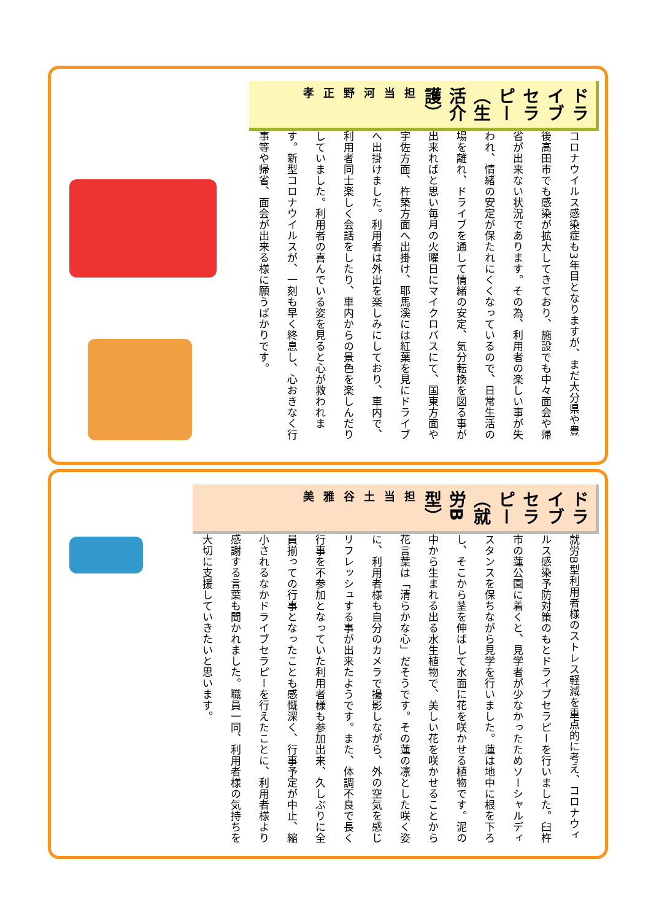ドライブセラピー（生活介護）担当 河野 正孝
コロナウイルス感染症も3年目となりますが、まだ大分県や豊後高田市でも感染が拡大してきており、施設でも中々面会や帰省が出来ない状況であります。その為、利用者の楽しい事が失われ、情緒の安定が保たれにくくなっているので、日常生活の場を離れ、ドライブを通して情緒の安定、気分転換を図る事が出来ればと思い毎月の火曜日にマイクロバスにて、国東方面や宇佐方面、杵築方面へ出掛け、耶馬溪には紅葉を見にドライブへ出掛けました。利用者は外出を楽しみにしており、車内で、利用者同士楽しく会話をしたり、車内からの景色を楽しんだりしていました。利用者の喜んでいる姿を見ると心が救われます。新型コロナウイルスが、一刻も早く終息し、心おきなく行事等や帰省、面会が出来る様に願うばかりです。
ドライブセラピー（就労B型）担当 土谷 雅美
就労B型利用者様のストレス軽減を重点的に考え、コロナウィルス感染予防対策のもとドライブセラピーを行いました。臼杵市の蓮公園に着くと、見学者が少なかったためソーシャルディスタンスを保ちながら見学を行いました。蓮は地中に根を下ろし、そこから茎を伸ばして水面に花を咲かせる植物です。泥の中から生まれる出る水生植物で、美しい花を咲かせることから花言葉は「清らかな心」だそうです。その蓮の凛とした咲く姿に、利用者様も自分のカメラで撮影しながら、外の空気を感じリフレッシュする事が出来たようです。また、体調不良で長く行事を不参加となっていた利用者様も参加出来、久しぶりに全員揃っての行事となったことも感慨深く、行事予定が中止、縮小されるなかドライブセラピーを行えたことに、利用者様より感謝する言葉も聞かれました。職員一同、利用者様の気持ちを大切に支援していきたいと思います。